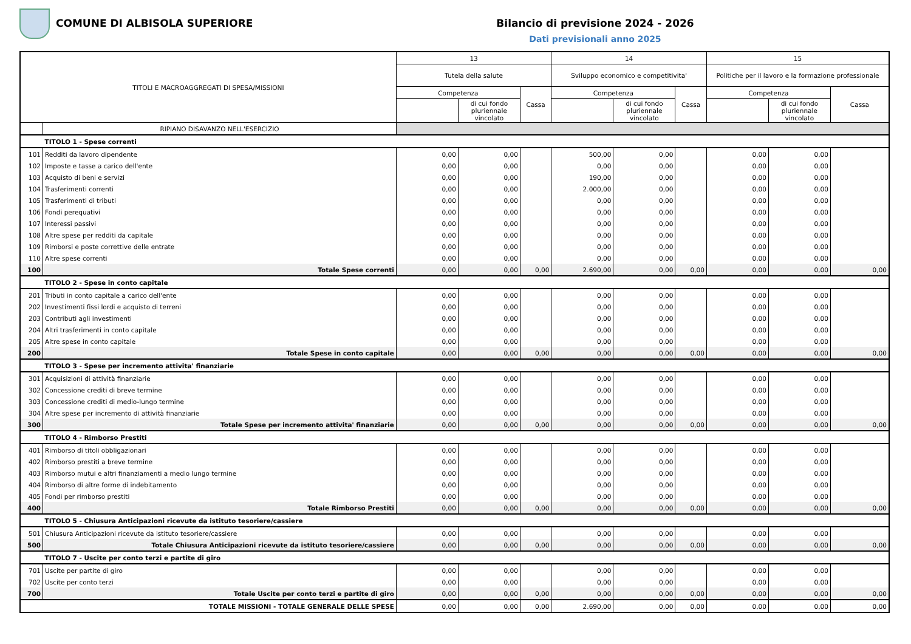COMUNE DI ALBISOLA SUPERIORE Bilancio di previsione 2024 - 2026
Dati previsionali anno 2025
| TITOLI E MACROAGGREGATI DI SPESA/MISSIONI | | 13 | | | 14 | | | 15 | | |
| --- | --- | --- | --- | --- | --- | --- | --- | --- | --- | --- |
| | | Tutela della salute | | | Sviluppo economico e competitivita' | | | Politiche per il lavoro e la formazione professionale | | |
| | | Competenza | | Cassa | Competenza | | Cassa | Competenza | | Cassa |
| | | | di cui fondo pluriennale vincolato | | | di cui fondo pluriennale vincolato | | | di cui fondo pluriennale vincolato | |
| | RIPIANO DISAVANZO NELL'ESERCIZIO | | | | | | | | | |
| | TITOLO 1 - Spese correnti | | | | | | | | | |
| 101 | Redditi da lavoro dipendente | 0,00 | 0,00 | | 500,00 | 0,00 | | 0,00 | 0,00 | |
| 102 | Imposte e tasse a carico dell'ente | 0,00 | 0,00 | | 0,00 | 0,00 | | 0,00 | 0,00 | |
| 103 | Acquisto di beni e servizi | 0,00 | 0,00 | | 190,00 | 0,00 | | 0,00 | 0,00 | |
| 104 | Trasferimenti correnti | 0,00 | 0,00 | | 2.000,00 | 0,00 | | 0,00 | 0,00 | |
| 105 | Trasferimenti di tributi | 0,00 | 0,00 | | 0,00 | 0,00 | | 0,00 | 0,00 | |
| 106 | Fondi perequativi | 0,00 | 0,00 | | 0,00 | 0,00 | | 0,00 | 0,00 | |
| 107 | Interessi passivi | 0,00 | 0,00 | | 0,00 | 0,00 | | 0,00 | 0,00 | |
| 108 | Altre spese per redditi da capitale | 0,00 | 0,00 | | 0,00 | 0,00 | | 0,00 | 0,00 | |
| 109 | Rimborsi e poste correttive delle entrate | 0,00 | 0,00 | | 0,00 | 0,00 | | 0,00 | 0,00 | |
| 110 | Altre spese correnti | 0,00 | 0,00 | | 0,00 | 0,00 | | 0,00 | 0,00 | |
| 100 | Totale Spese correnti | 0,00 | 0,00 | 0,00 | 2.690,00 | 0,00 | 0,00 | 0,00 | 0,00 | 0,00 |
| | TITOLO 2 - Spese in conto capitale | | | | | | | | | |
| 201 | Tributi in conto capitale a carico dell'ente | 0,00 | 0,00 | | 0,00 | 0,00 | | 0,00 | 0,00 | |
| 202 | Investimenti fissi lordi e acquisto di terreni | 0,00 | 0,00 | | 0,00 | 0,00 | | 0,00 | 0,00 | |
| 203 | Contributi agli investimenti | 0,00 | 0,00 | | 0,00 | 0,00 | | 0,00 | 0,00 | |
| 204 | Altri trasferimenti in conto capitale | 0,00 | 0,00 | | 0,00 | 0,00 | | 0,00 | 0,00 | |
| 205 | Altre spese in conto capitale | 0,00 | 0,00 | | 0,00 | 0,00 | | 0,00 | 0,00 | |
| 200 | Totale Spese in conto capitale | 0,00 | 0,00 | 0,00 | 0,00 | 0,00 | 0,00 | 0,00 | 0,00 | 0,00 |
| | TITOLO 3 - Spese per incremento attivita' finanziarie | | | | | | | | | |
| 301 | Acquisizioni di attività finanziarie | 0,00 | 0,00 | | 0,00 | 0,00 | | 0,00 | 0,00 | |
| 302 | Concessione crediti di breve termine | 0,00 | 0,00 | | 0,00 | 0,00 | | 0,00 | 0,00 | |
| 303 | Concessione crediti di medio-lungo termine | 0,00 | 0,00 | | 0,00 | 0,00 | | 0,00 | 0,00 | |
| 304 | Altre spese per incremento di attività finanziarie | 0,00 | 0,00 | | 0,00 | 0,00 | | 0,00 | 0,00 | |
| 300 | Totale Spese per incremento attivita' finanziarie | 0,00 | 0,00 | 0,00 | 0,00 | 0,00 | 0,00 | 0,00 | 0,00 | 0,00 |
| | TITOLO 4 - Rimborso Prestiti | | | | | | | | | |
| 401 | Rimborso di titoli obbligazionari | 0,00 | 0,00 | | 0,00 | 0,00 | | 0,00 | 0,00 | |
| 402 | Rimborso prestiti a breve termine | 0,00 | 0,00 | | 0,00 | 0,00 | | 0,00 | 0,00 | |
| 403 | Rimborso mutui e altri finanziamenti a medio lungo termine | 0,00 | 0,00 | | 0,00 | 0,00 | | 0,00 | 0,00 | |
| 404 | Rimborso di altre forme di indebitamento | 0,00 | 0,00 | | 0,00 | 0,00 | | 0,00 | 0,00 | |
| 405 | Fondi per rimborso prestiti | 0,00 | 0,00 | | 0,00 | 0,00 | | 0,00 | 0,00 | |
| 400 | Totale Rimborso Prestiti | 0,00 | 0,00 | 0,00 | 0,00 | 0,00 | 0,00 | 0,00 | 0,00 | 0,00 |
| | TITOLO 5 - Chiusura Anticipazioni ricevute da istituto tesoriere/cassiere | | | | | | | | | |
| 501 | Chiusura Anticipazioni ricevute da istituto tesoriere/cassiere | 0,00 | 0,00 | | 0,00 | 0,00 | | 0,00 | 0,00 | |
| 500 | Totale Chiusura Anticipazioni ricevute da istituto tesoriere/cassiere | 0,00 | 0,00 | 0,00 | 0,00 | 0,00 | 0,00 | 0,00 | 0,00 | 0,00 |
| | TITOLO 7 - Uscite per conto terzi e partite di giro | | | | | | | | | |
| 701 | Uscite per partite di giro | 0,00 | 0,00 | | 0,00 | 0,00 | | 0,00 | 0,00 | |
| 702 | Uscite per conto terzi | 0,00 | 0,00 | | 0,00 | 0,00 | | 0,00 | 0,00 | |
| 700 | Totale Uscite per conto terzi e partite di giro | 0,00 | 0,00 | 0,00 | 0,00 | 0,00 | 0,00 | 0,00 | 0,00 | 0,00 |
| TOTALE MISSIONI - TOTALE GENERALE DELLE SPESE | | 0,00 | 0,00 | 0,00 | 2.690,00 | 0,00 | 0,00 | 0,00 | 0,00 | 0,00 |